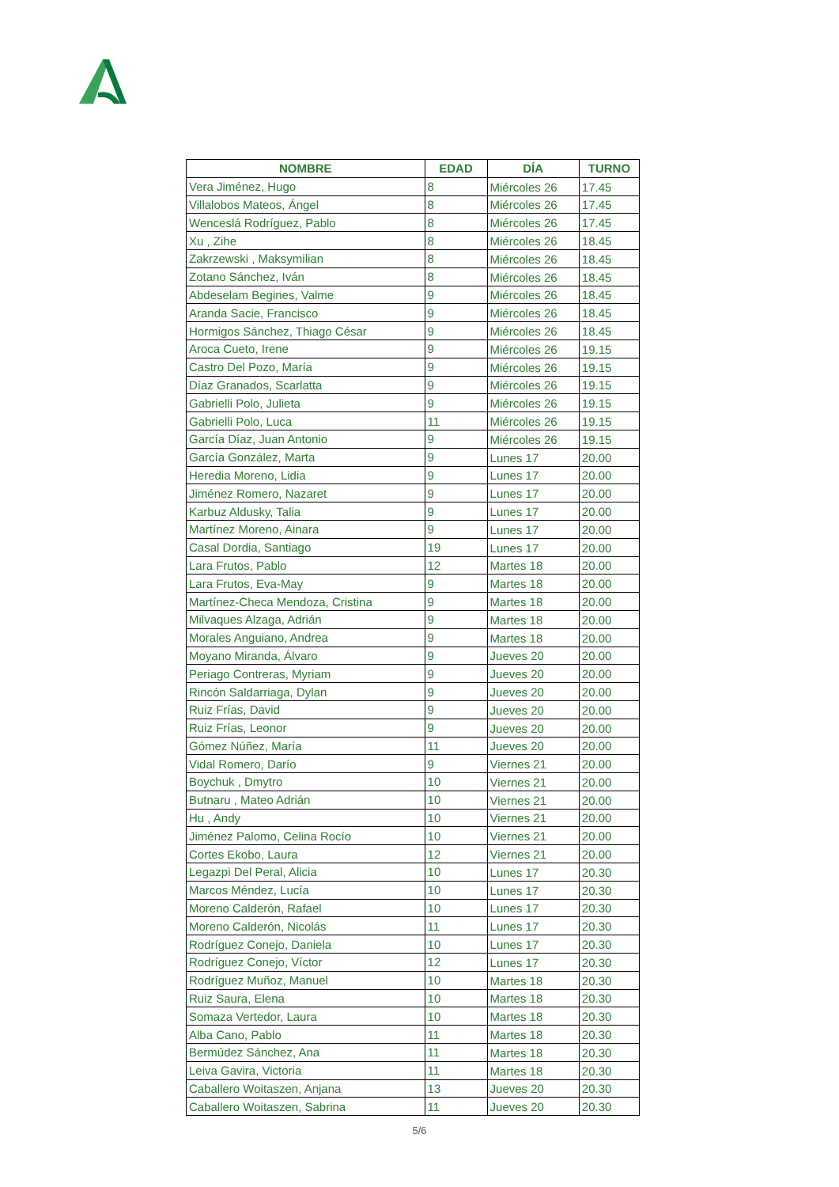| NOMBRE | EDAD | DÍA | TURNO |
| --- | --- | --- | --- |
| Vera Jiménez, Hugo | 8 | Miércoles 26 | 17.45 |
| Villalobos Mateos, Ángel | 8 | Miércoles 26 | 17.45 |
| Wenceslá Rodríguez, Pablo | 8 | Miércoles 26 | 17.45 |
| Xu , Zihe | 8 | Miércoles 26 | 18.45 |
| Zakrzewski , Maksymilian | 8 | Miércoles 26 | 18.45 |
| Zotano Sánchez, Iván | 8 | Miércoles 26 | 18.45 |
| Abdeselam Begines, Valme | 9 | Miércoles 26 | 18.45 |
| Aranda Sacie, Francisco | 9 | Miércoles 26 | 18.45 |
| Hormigos Sánchez, Thiago César | 9 | Miércoles 26 | 18.45 |
| Aroca Cueto, Irene | 9 | Miércoles 26 | 19.15 |
| Castro Del Pozo, María | 9 | Miércoles 26 | 19.15 |
| Díaz Granados, Scarlatta | 9 | Miércoles 26 | 19.15 |
| Gabrielli Polo, Julieta | 9 | Miércoles 26 | 19.15 |
| Gabrielli Polo, Luca | 11 | Miércoles 26 | 19.15 |
| García Díaz, Juan Antonio | 9 | Miércoles 26 | 19.15 |
| García González, Marta | 9 | Lunes 17 | 20.00 |
| Heredia Moreno, Lidia | 9 | Lunes 17 | 20.00 |
| Jiménez Romero, Nazaret | 9 | Lunes 17 | 20.00 |
| Karbuz Aldusky, Talia | 9 | Lunes 17 | 20.00 |
| Martínez Moreno, Ainara | 9 | Lunes 17 | 20.00 |
| Casal Dordia, Santiago | 19 | Lunes 17 | 20.00 |
| Lara Frutos, Pablo | 12 | Martes 18 | 20.00 |
| Lara Frutos, Eva-May | 9 | Martes 18 | 20.00 |
| Martínez-Checa Mendoza, Cristina | 9 | Martes 18 | 20.00 |
| Milvaques Alzaga, Adrián | 9 | Martes 18 | 20.00 |
| Morales Anguiano, Andrea | 9 | Martes 18 | 20.00 |
| Moyano Miranda, Álvaro | 9 | Jueves 20 | 20.00 |
| Periago Contreras, Myriam | 9 | Jueves 20 | 20.00 |
| Rincón Saldarriaga, Dylan | 9 | Jueves 20 | 20.00 |
| Ruiz Frías, David | 9 | Jueves 20 | 20.00 |
| Ruiz Frías, Leonor | 9 | Jueves 20 | 20.00 |
| Gómez Núñez, María | 11 | Jueves 20 | 20.00 |
| Vidal Romero, Darío | 9 | Viernes 21 | 20.00 |
| Boychuk , Dmytro | 10 | Viernes 21 | 20.00 |
| Butnaru , Mateo Adrián | 10 | Viernes 21 | 20.00 |
| Hu , Andy | 10 | Viernes 21 | 20.00 |
| Jiménez Palomo, Celina Rocío | 10 | Viernes 21 | 20.00 |
| Cortes Ekobo, Laura | 12 | Viernes 21 | 20.00 |
| Legazpi Del Peral, Alicia | 10 | Lunes 17 | 20.30 |
| Marcos Méndez, Lucía | 10 | Lunes 17 | 20.30 |
| Moreno Calderón, Rafael | 10 | Lunes 17 | 20.30 |
| Moreno Calderón, Nicolás | 11 | Lunes 17 | 20.30 |
| Rodríguez Conejo, Daniela | 10 | Lunes 17 | 20.30 |
| Rodríguez Conejo, Víctor | 12 | Lunes 17 | 20.30 |
| Rodríguez Muñoz, Manuel | 10 | Martes 18 | 20.30 |
| Ruiz Saura, Elena | 10 | Martes 18 | 20.30 |
| Somaza Vertedor, Laura | 10 | Martes 18 | 20.30 |
| Alba Cano, Pablo | 11 | Martes 18 | 20.30 |
| Bermúdez Sánchez, Ana | 11 | Martes 18 | 20.30 |
| Leiva Gavira, Victoria | 11 | Martes 18 | 20.30 |
| Caballero Woitaszen, Anjana | 13 | Jueves 20 | 20.30 |
| Caballero Woitaszen, Sabrina | 11 | Jueves 20 | 20.30 |
5/6